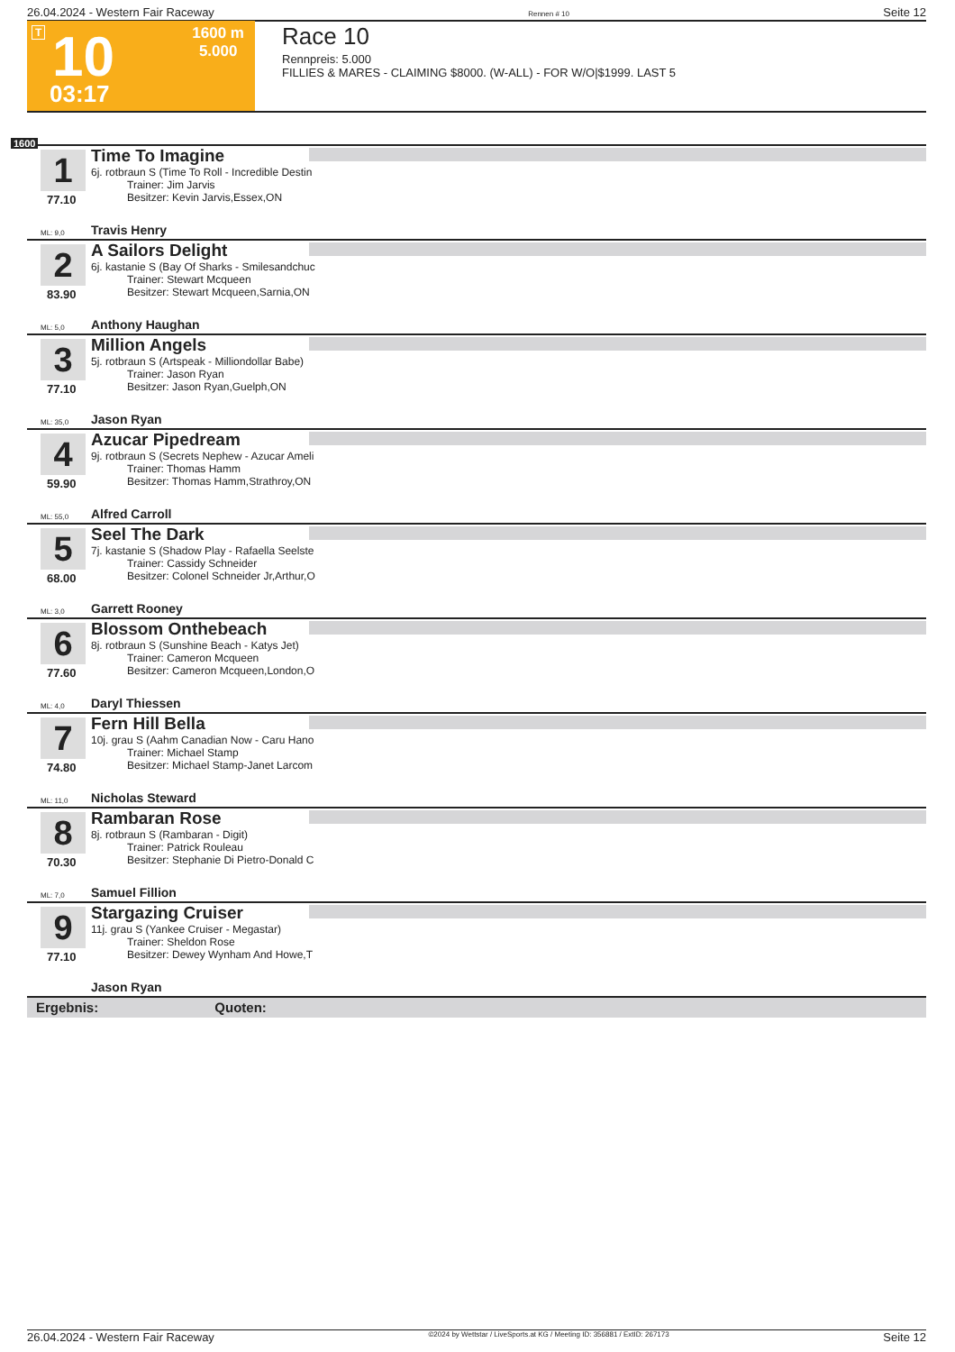26.04.2024 - Western Fair Raceway Rennen # 10 Seite 12
T 10 1600 m
5.000
03:17
Race 10
Rennpreis: 5.000
FILLIES & MARES - CLAIMING $8000. (W-ALL) - FOR W/O|$1999. LAST 5
1600
1
77.10
Time To Imagine
6j. rotbraun S (Time To Roll - Incredible Destin
Trainer: Jim Jarvis
Besitzer: Kevin Jarvis,Essex,ON
ML: 9,0 Travis Henry
2
83.90
A Sailors Delight
6j. kastanie S (Bay Of Sharks - Smilesandchuc
Trainer: Stewart Mcqueen
Besitzer: Stewart Mcqueen,Sarnia,ON
ML: 5,0 Anthony Haughan
3
77.10
Million Angels
5j. rotbraun S (Artspeak - Milliondollar Babe)
Trainer: Jason Ryan
Besitzer: Jason Ryan,Guelph,ON
ML: 35,0 Jason Ryan
4
59.90
Azucar Pipedream
9j. rotbraun S (Secrets Nephew - Azucar Ameli
Trainer: Thomas Hamm
Besitzer: Thomas Hamm,Strathroy,ON
ML: 55,0 Alfred Carroll
5
68.00
Seel The Dark
7j. kastanie S (Shadow Play - Rafaella Seelste
Trainer: Cassidy Schneider
Besitzer: Colonel Schneider Jr,Arthur,O
ML: 3,0 Garrett Rooney
6
77.60
Blossom Onthebeach
8j. rotbraun S (Sunshine Beach - Katys Jet)
Trainer: Cameron Mcqueen
Besitzer: Cameron Mcqueen,London,O
ML: 4,0 Daryl Thiessen
7
74.80
Fern Hill Bella
10j. grau S (Aahm Canadian Now - Caru Hano
Trainer: Michael Stamp
Besitzer: Michael Stamp-Janet Larcom
ML: 11,0 Nicholas Steward
8
70.30
Rambaran Rose
8j. rotbraun S (Rambaran - Digit)
Trainer: Patrick Rouleau
Besitzer: Stephanie Di Pietro-Donald C
ML: 7,0 Samuel Fillion
9
77.10
Stargazing Cruiser
11j. grau S (Yankee Cruiser - Megastar)
Trainer: Sheldon Rose
Besitzer: Dewey Wynham And Howe,T
Jason Ryan
Ergebnis: Quoten:
26.04.2024 - Western Fair Raceway ©2024 by Wettstar / LiveSports.at KG / Meeting ID: 356881 / ExtID: 267173 Seite 12